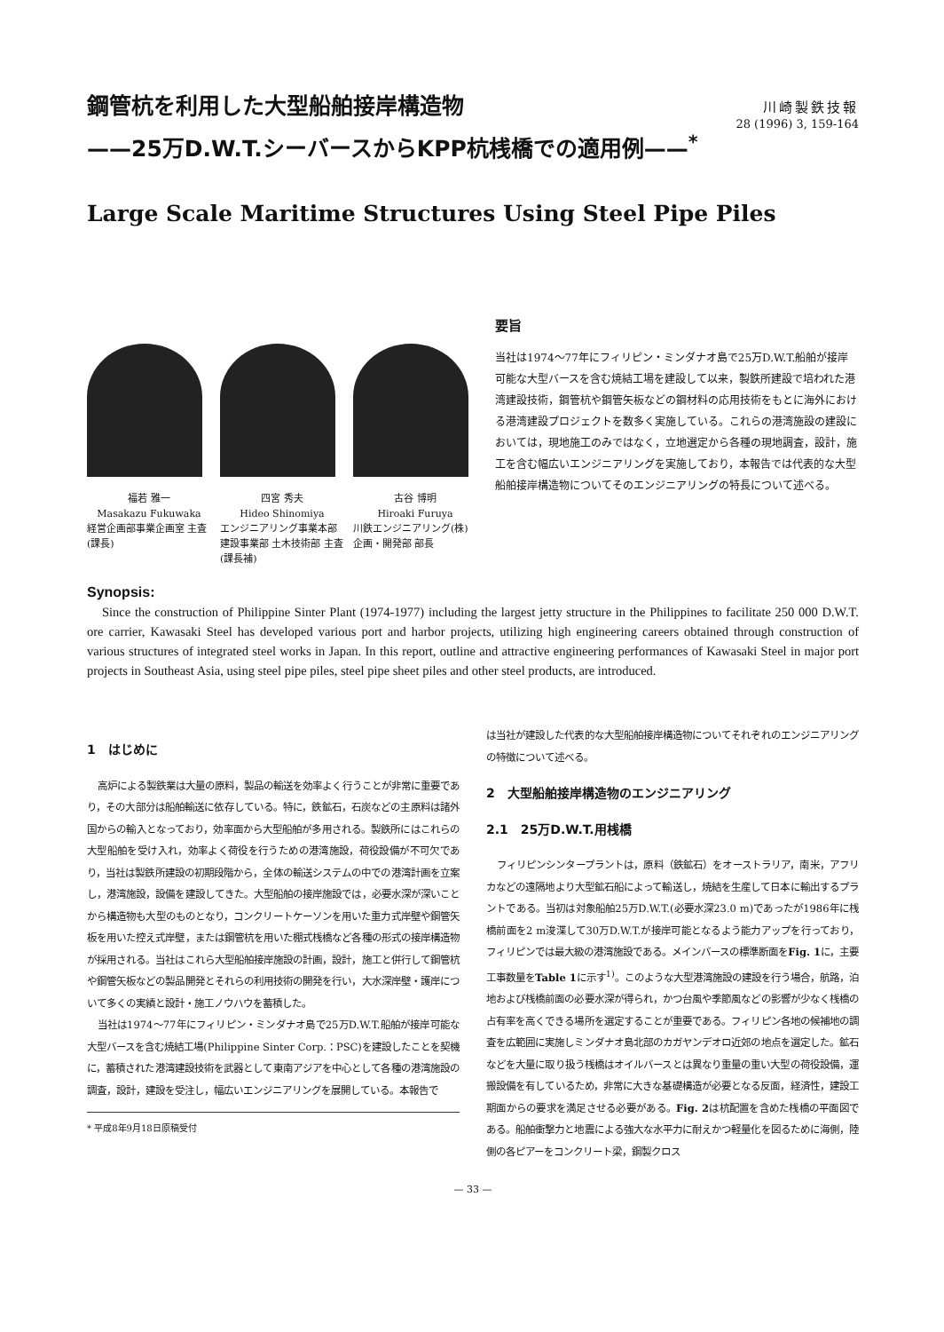鋼管杭を利用した大型船舶接岸構造物
——25万D.W.T.シーバースからKPP杭桟橋での適用例——<sup>*</sup>
川崎製鉄技報
28 (1996) 3, 159-164
Large Scale Maritime Structures Using Steel Pipe Piles
福若 雅一
Masakazu Fukuwaka
経営企画部事業企画室 主査(課長)
四宮 秀夫
Hideo Shinomiya
エンジニアリング事業本部 建設事業部 土木技術部 主査(課長補)
古谷 博明
Hiroaki Furuya
川鉄エンジニアリング(株) 企画・開発部 部長
要旨
当社は1974～77年にフィリピン・ミンダナオ島で25万D.W.T.船舶が接岸可能な大型バースを含む焼結工場を建設して以来，製鉄所建設で培われた港湾建設技術，鋼管杭や鋼管矢板などの鋼材料の応用技術をもとに海外における港湾建設プロジェクトを数多く実施している。これらの港湾施設の建設においては，現地施工のみではなく，立地選定から各種の現地調査，設計，施工を含む幅広いエンジニアリングを実施しており，本報告では代表的な大型船舶接岸構造物についてそのエンジニアリングの特長について述べる。
Synopsis:
Since the construction of Philippine Sinter Plant (1974-1977) including the largest jetty structure in the Philippines to facilitate 250 000 D.W.T. ore carrier, Kawasaki Steel has developed various port and harbor projects, utilizing high engineering careers obtained through construction of various structures of integrated steel works in Japan. In this report, outline and attractive engineering performances of Kawasaki Steel in major port projects in Southeast Asia, using steel pipe piles, steel pipe sheet piles and other steel products, are introduced.
1　はじめに
高炉による製鉄業は大量の原料，製品の輸送を効率よく行うことが非常に重要であり，その大部分は船舶輸送に依存している。特に，鉄鉱石，石炭などの主原料は諸外国からの輸入となっており，効率面から大型船舶が多用される。製鉄所にはこれらの大型船舶を受け入れ，効率よく荷役を行うための港湾施設，荷役設備が不可欠であり，当社は製鉄所建設の初期段階から，全体の輸送システムの中での港湾計画を立案し，港湾施設，設備を建設してきた。大型船舶の接岸施設では，必要水深が深いことから構造物も大型のものとなり，コンクリートケーソンを用いた重力式岸壁や鋼管矢板を用いた控え式岸壁，または鋼管杭を用いた棚式桟橋など各種の形式の接岸構造物が採用される。当社はこれら大型船舶接岸施設の計画，設計，施工と併行して鋼管杭や鋼管矢板などの製品開発とそれらの利用技術の開発を行い，大水深岸壁・護岸について多くの実績と設計・施工ノウハウを蓄積した。
当社は1974～77年にフィリピン・ミンダナオ島で25万D.W.T.船舶が接岸可能な大型バースを含む焼結工場(Philippine Sinter Corp.：PSC)を建設したことを契機に，蓄積された港湾建設技術を武器として東南アジアを中心として各種の港湾施設の調査，設計，建設を受注し，幅広いエンジニアリングを展開している。本報告で
* 平成8年9月18日原稿受付
は当社が建設した代表的な大型船舶接岸構造物についてそれぞれのエンジニアリングの特徴について述べる。
2　大型船舶接岸構造物のエンジニアリング
2.1　25万D.W.T.用桟橋
フィリピンシンタープラントは，原料（鉄鉱石）をオーストラリア，南米，アフリカなどの遠隔地より大型鉱石船によって輸送し，焼結を生産して日本に輸出するプラントである。当初は対象船舶25万D.W.T.(必要水深23.0 m)であったが1986年に桟橋前面を2 m浚渫して30万D.W.T.が接岸可能となるよう能力アップを行っており，フィリピンでは最大級の港湾施設である。メインバースの標準断面をFig. 1に，主要工事数量をTable 1に示す<sup>1)</sup>。このような大型港湾施設の建設を行う場合，航路，泊地および桟橋前面の必要水深が得られ，かつ台風や季節風などの影響が少なく桟橋の占有率を高くできる場所を選定することが重要である。フィリピン各地の候補地の調査を広範囲に実施しミンダナオ島北部のカガヤンデオロ近郊の地点を選定した。鉱石などを大量に取り扱う桟橋はオイルバースとは異なり重量の重い大型の荷役設備，運搬設備を有しているため，非常に大きな基礎構造が必要となる反面，経済性，建設工期面からの要求を満足させる必要がある。Fig. 2は杭配置を含めた桟橋の平面図である。船舶衝撃力と地震による強大な水平力に耐えかつ軽量化を図るために海側，陸側の各ピアーをコンクリート梁，鋼製クロス
— 33 —